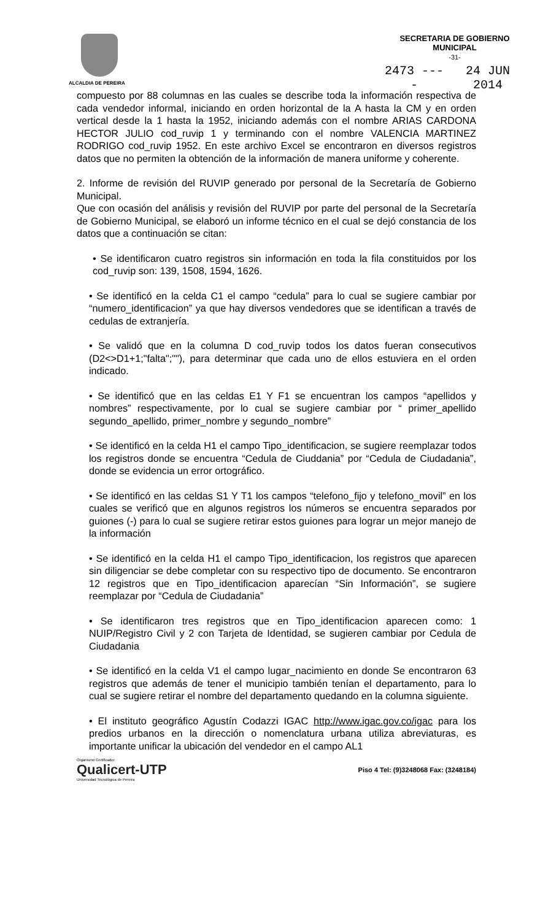ALCALDIA DE PEREIRA
SECRETARIA DE GOBIERNO
MUNICIPAL
-31-
2473 ---- 24 JUN 2014
compuesto por 88 columnas en las cuales se describe toda la información respectiva de cada vendedor informal, iniciando en orden horizontal de la A hasta la CM y en orden vertical desde la 1 hasta la 1952, iniciando además con el nombre ARIAS CARDONA HECTOR JULIO cod_ruvip 1 y terminando con el nombre VALENCIA MARTINEZ RODRIGO cod_ruvip 1952. En este archivo Excel se encontraron en diversos registros datos que no permiten la obtención de la información de manera uniforme y coherente.
2. Informe de revisión del RUVIP generado por personal de la Secretaría de Gobierno Municipal.
Que con ocasión del análisis y revisión del RUVIP por parte del personal de la Secretaría de Gobierno Municipal, se elaboró un informe técnico en el cual se dejó constancia de los datos que a continuación se citan:
• Se identificaron cuatro registros sin información en toda la fila constituidos por los cod_ruvip son: 139, 1508, 1594, 1626.
• Se identificó en la celda C1 el campo “cedula” para lo cual se sugiere cambiar por “numero_identificacion” ya que hay diversos vendedores que se identifican a través de cedulas de extranjería.
• Se validó que en la columna D cod_ruvip todos los datos fueran consecutivos (D2<>D1+1;"falta";""), para determinar que cada uno de ellos estuviera en el orden indicado.
• Se identificó que en las celdas E1 Y F1 se encuentran los campos “apellidos y nombres” respectivamente, por lo cual se sugiere cambiar por “ primer_apellido segundo_apellido, primer_nombre y segundo_nombre”
• Se identificó en la celda H1 el campo Tipo_identificacion, se sugiere reemplazar todos los registros donde se encuentra “Cedula de Ciuddania” por “Cedula de Ciudadania”, donde se evidencia un error ortográfico.
• Se identificó en las celdas S1 Y T1 los campos “telefono_fijo y telefono_movil” en los cuales se verificó que en algunos registros los números se encuentra separados por guiones (-) para lo cual se sugiere retirar estos guiones para lograr un mejor manejo de la información
• Se identificó en la celda H1 el campo Tipo_identificacion, los registros que aparecen sin diligenciar se debe completar con su respectivo tipo de documento. Se encontraron 12 registros que en Tipo_identificacion aparecían “Sin Información”, se sugiere reemplazar por “Cedula de Ciudadania”
• Se identificaron tres registros que en Tipo_identificacion aparecen como: 1 NUIP/Registro Civil y 2 con Tarjeta de Identidad, se sugieren cambiar por Cedula de Ciudadania
• Se identificó en la celda V1 el campo lugar_nacimiento en donde Se encontraron 63 registros que además de tener el municipio también tenían el departamento, para lo cual se sugiere retirar el nombre del departamento quedando en la columna siguiente.
• El instituto geográfico Agustín Codazzi IGAC http://www.igac.gov.co/igac para los predios urbanos en la dirección o nomenclatura urbana utiliza abreviaturas, es importante unificar la ubicación del vendedor en el campo AL1
Organismo Certificador
Qualicert-UTP
Universidad Tecnológica de Pereira
Piso 4 Tel: (9)3248068 Fax: (3248184)